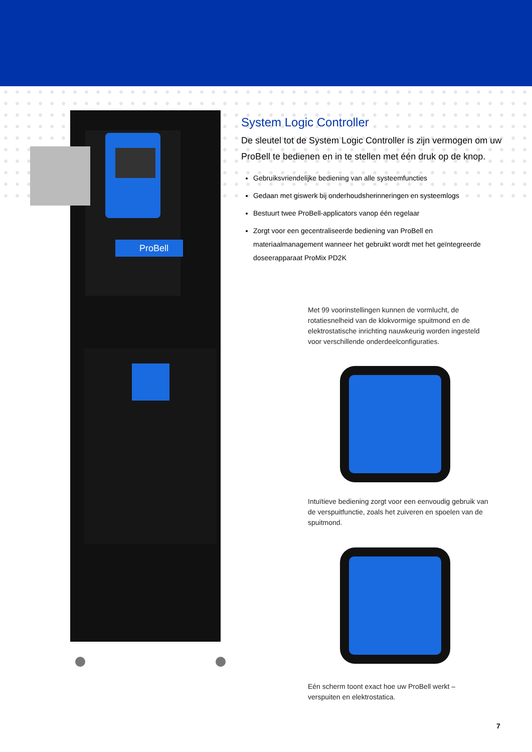ProBell
System Logic Controller
De sleutel tot de System Logic Controller is zijn vermogen om uw ProBell te bedienen en in te stellen met één druk op de knop.
Gebruiksvriendelijke bediening van alle systeemfuncties
Gedaan met giswerk bij onderhoudsherinneringen en systeemlogs
Bestuurt twee ProBell-applicators vanop één regelaar
Zorgt voor een gecentraliseerde bediening van ProBell en materiaalmanagement wanneer het gebruikt wordt met het geïntegreerde doseerapparaat ProMix PD2K
Met 99 voorinstellingen kunnen de vormlucht, de rotatiesnelheid van de klokvormige spuitmond en de elektrostatische inrichting nauwkeurig worden ingesteld voor verschillende onderdeelconfiguraties.
Intuïtieve bediening zorgt voor een eenvoudig gebruik van de verspuitfunctie, zoals het zuiveren en spoelen van de spuitmond.
Eén scherm toont exact hoe uw ProBell werkt – verspuiten en elektrostatica.
7